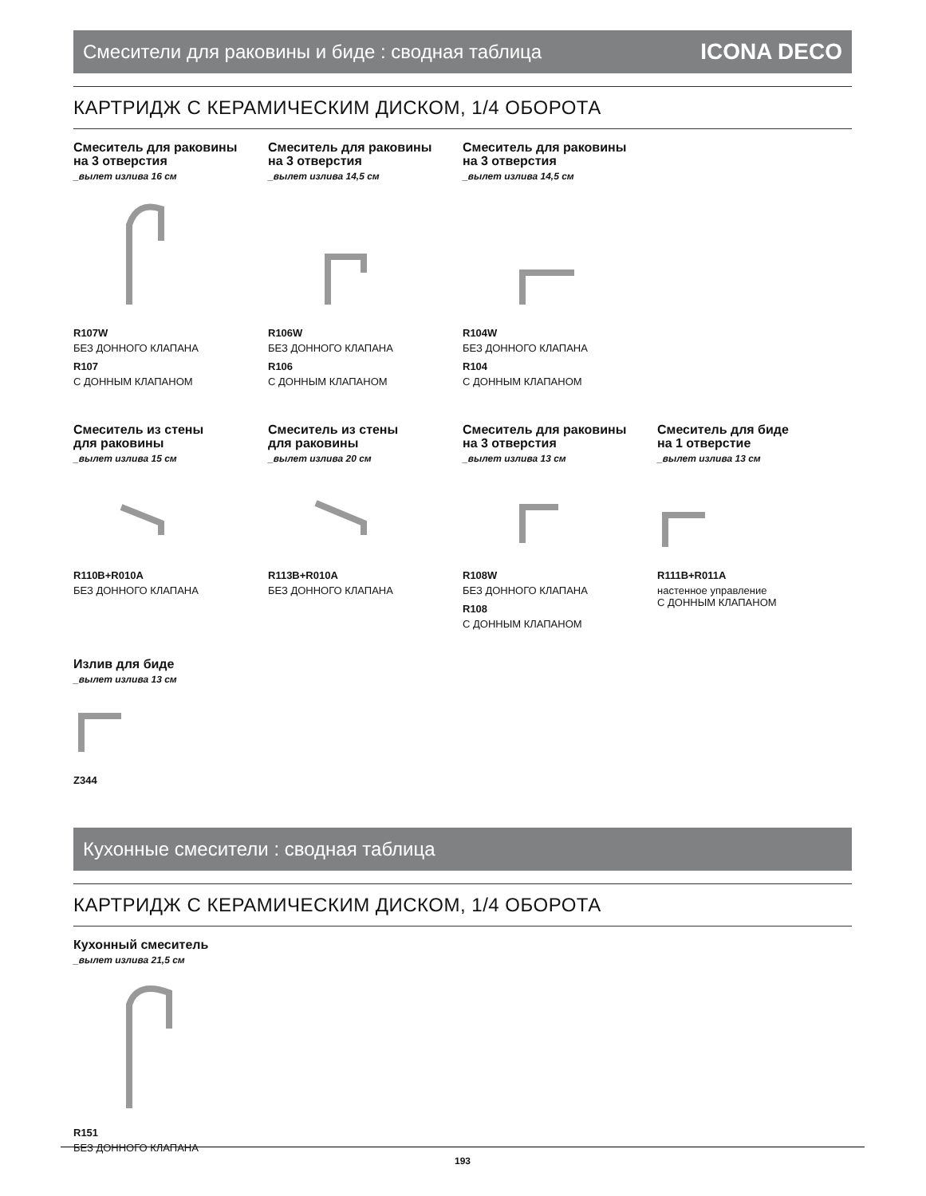Смесители для раковины и биде : сводная таблица ICONA DECO
КАРТРИДЖ С КЕРАМИЧЕСКИМ ДИСКОМ, 1/4 ОБОРОТА
Смеситель для раковины
на 3 отверстия
_вылет излива 16 см
R107W
БЕЗ ДОННОГО КЛАПАНА
R107
С ДОННЫМ КЛАПАНОМ
Смеситель для раковины
на 3 отверстия
_вылет излива 14,5 см
R106W
БЕЗ ДОННОГО КЛАПАНА
R106
С ДОННЫМ КЛАПАНОМ
Смеситель для раковины
на 3 отверстия
_вылет излива 14,5 см
R104W
БЕЗ ДОННОГО КЛАПАНА
R104
С ДОННЫМ КЛАПАНОМ
Смеситель из стены
для раковины
_вылет излива 15 см
R110B+R010A
БЕЗ ДОННОГО КЛАПАНА
Смеситель из стены
для раковины
_вылет излива 20 см
R113B+R010A
БЕЗ ДОННОГО КЛАПАНА
Смеситель для раковины
на 3 отверстия
_вылет излива 13 см
R108W
БЕЗ ДОННОГО КЛАПАНА
R108
С ДОННЫМ КЛАПАНОМ
Смеситель для биде
на 1 отверстие
_вылет излива 13 см
R111B+R011A
настенное управление
С ДОННЫМ КЛАПАНОМ
Излив для биде
_вылет излива 13 см
Z344
Кухонные смесители : сводная таблица
КАРТРИДЖ С КЕРАМИЧЕСКИМ ДИСКОМ, 1/4 ОБОРОТА
Кухонный смеситель
_вылет излива 21,5 см
R151
БЕЗ ДОННОГО КЛАПАНА
193